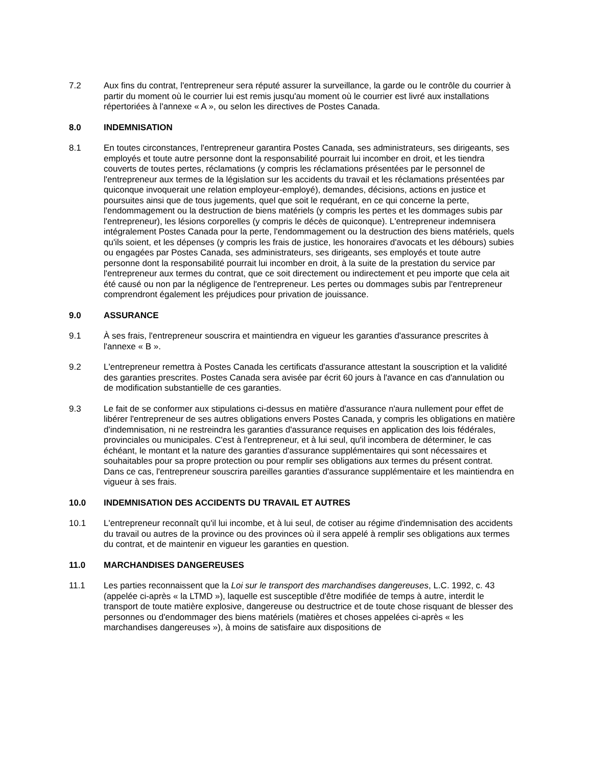7.2 Aux fins du contrat, l'entrepreneur sera réputé assurer la surveillance, la garde ou le contrôle du courrier à partir du moment où le courrier lui est remis jusqu'au moment où le courrier est livré aux installations répertoriées à l'annexe « A », ou selon les directives de Postes Canada.
8.0 INDEMNISATION
8.1 En toutes circonstances, l'entrepreneur garantira Postes Canada, ses administrateurs, ses dirigeants, ses employés et toute autre personne dont la responsabilité pourrait lui incomber en droit, et les tiendra couverts de toutes pertes, réclamations (y compris les réclamations présentées par le personnel de l'entrepreneur aux termes de la législation sur les accidents du travail et les réclamations présentées par quiconque invoquerait une relation employeur-employé), demandes, décisions, actions en justice et poursuites ainsi que de tous jugements, quel que soit le requérant, en ce qui concerne la perte, l'endommagement ou la destruction de biens matériels (y compris les pertes et les dommages subis par l'entrepreneur), les lésions corporelles (y compris le décès de quiconque). L'entrepreneur indemnisera intégralement Postes Canada pour la perte, l'endommagement ou la destruction des biens matériels, quels qu'ils soient, et les dépenses (y compris les frais de justice, les honoraires d'avocats et les débours) subies ou engagées par Postes Canada, ses administrateurs, ses dirigeants, ses employés et toute autre personne dont la responsabilité pourrait lui incomber en droit, à la suite de la prestation du service par l'entrepreneur aux termes du contrat, que ce soit directement ou indirectement et peu importe que cela ait été causé ou non par la négligence de l'entrepreneur. Les pertes ou dommages subis par l'entrepreneur comprendront également les préjudices pour privation de jouissance.
9.0 ASSURANCE
9.1 À ses frais, l'entrepreneur souscrira et maintiendra en vigueur les garanties d'assurance prescrites à l'annexe « B ».
9.2 L'entrepreneur remettra à Postes Canada les certificats d'assurance attestant la souscription et la validité des garanties prescrites. Postes Canada sera avisée par écrit 60 jours à l'avance en cas d'annulation ou de modification substantielle de ces garanties.
9.3 Le fait de se conformer aux stipulations ci-dessus en matière d'assurance n'aura nullement pour effet de libérer l'entrepreneur de ses autres obligations envers Postes Canada, y compris les obligations en matière d'indemnisation, ni ne restreindra les garanties d'assurance requises en application des lois fédérales, provinciales ou municipales. C'est à l'entrepreneur, et à lui seul, qu'il incombera de déterminer, le cas échéant, le montant et la nature des garanties d'assurance supplémentaires qui sont nécessaires et souhaitables pour sa propre protection ou pour remplir ses obligations aux termes du présent contrat. Dans ce cas, l'entrepreneur souscrira pareilles garanties d'assurance supplémentaire et les maintiendra en vigueur à ses frais.
10.0 INDEMNISATION DES ACCIDENTS DU TRAVAIL ET AUTRES
10.1 L'entrepreneur reconnaît qu'il lui incombe, et à lui seul, de cotiser au régime d'indemnisation des accidents du travail ou autres de la province ou des provinces où il sera appelé à remplir ses obligations aux termes du contrat, et de maintenir en vigueur les garanties en question.
11.0 MARCHANDISES DANGEREUSES
11.1 Les parties reconnaissent que la Loi sur le transport des marchandises dangereuses, L.C. 1992, c. 43 (appelée ci-après « la LTMD »), laquelle est susceptible d'être modifiée de temps à autre, interdit le transport de toute matière explosive, dangereuse ou destructrice et de toute chose risquant de blesser des personnes ou d'endommager des biens matériels (matières et choses appelées ci-après « les marchandises dangereuses »), à moins de satisfaire aux dispositions de